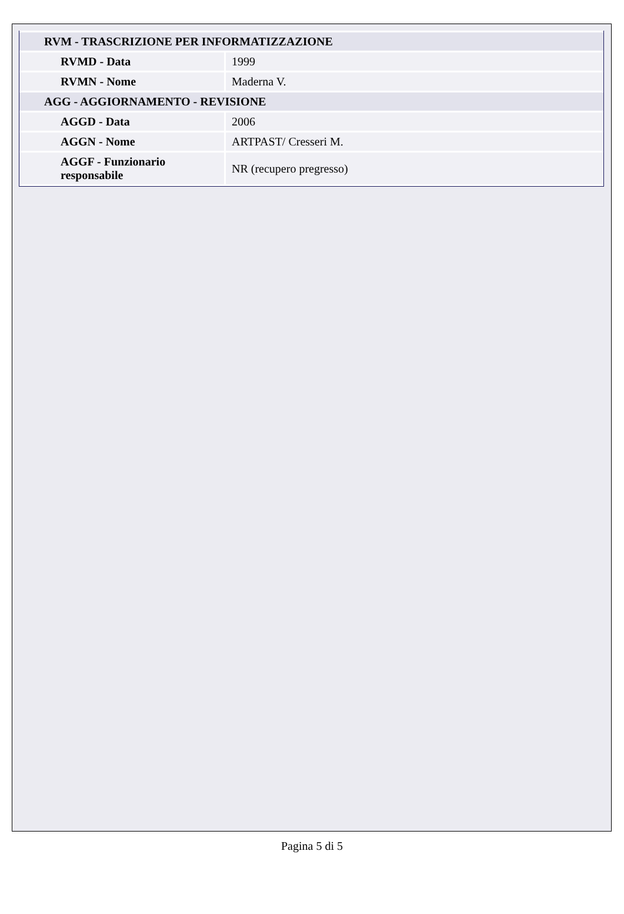| RVM - TRASCRIZIONE PER INFORMATIZZAZIONE | |
| RVMD - Data | 1999 |
| RVMN - Nome | Maderna V. |
| AGG - AGGIORNAMENTO - REVISIONE | |
| AGGD - Data | 2006 |
| AGGN - Nome | ARTPAST/ Cresseri M. |
| AGGF - Funzionario responsabile | NR (recupero pregresso) |
Pagina 5 di 5